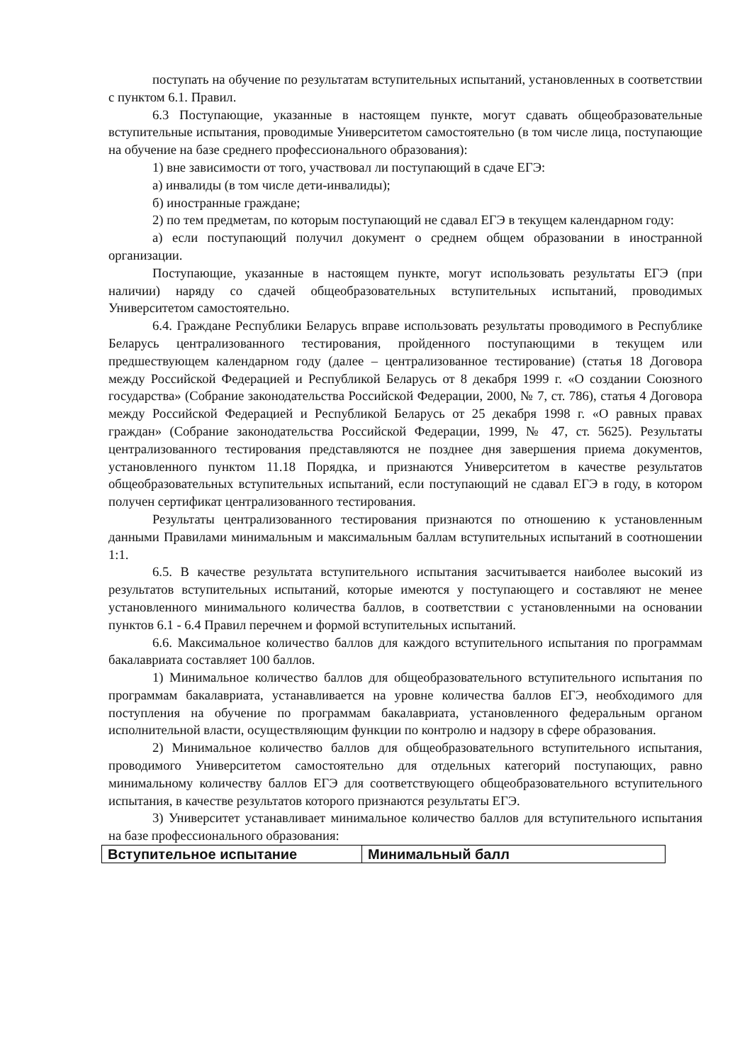поступать на обучение по результатам вступительных испытаний, установленных в соответствии с пунктом 6.1. Правил.
6.3 Поступающие, указанные в настоящем пункте, могут сдавать общеобразовательные вступительные испытания, проводимые Университетом самостоятельно (в том числе лица, поступающие на обучение на базе среднего профессионального образования):
1) вне зависимости от того, участвовал ли поступающий в сдаче ЕГЭ:
а) инвалиды (в том числе дети-инвалиды);
б) иностранные граждане;
2) по тем предметам, по которым поступающий не сдавал ЕГЭ в текущем календарном году:
а) если поступающий получил документ о среднем общем образовании в иностранной организации.
Поступающие, указанные в настоящем пункте, могут использовать результаты ЕГЭ (при наличии) наряду со сдачей общеобразовательных вступительных испытаний, проводимых Университетом самостоятельно.
6.4. Граждане Республики Беларусь вправе использовать результаты проводимого в Республике Беларусь централизованного тестирования, пройденного поступающими в текущем или предшествующем календарном году (далее – централизованное тестирование) (статья 18 Договора между Российской Федерацией и Республикой Беларусь от 8 декабря 1999 г. «О создании Союзного государства» (Собрание законодательства Российской Федерации, 2000, № 7, ст. 786), статья 4 Договора между Российской Федерацией и Республикой Беларусь от 25 декабря 1998 г. «О равных правах граждан» (Собрание законодательства Российской Федерации, 1999, № 47, ст. 5625). Результаты централизованного тестирования представляются не позднее дня завершения приема документов, установленного пунктом 11.18 Порядка, и признаются Университетом в качестве результатов общеобразовательных вступительных испытаний, если поступающий не сдавал ЕГЭ в году, в котором получен сертификат централизованного тестирования.
Результаты централизованного тестирования признаются по отношению к установленным данными Правилами минимальным и максимальным баллам вступительных испытаний в соотношении 1:1.
6.5. В качестве результата вступительного испытания засчитывается наиболее высокий из результатов вступительных испытаний, которые имеются у поступающего и составляют не менее установленного минимального количества баллов, в соответствии с установленными на основании пунктов 6.1 - 6.4 Правил перечнем и формой вступительных испытаний.
6.6. Максимальное количество баллов для каждого вступительного испытания по программам бакалавриата составляет 100 баллов.
1) Минимальное количество баллов для общеобразовательного вступительного испытания по программам бакалавриата, устанавливается на уровне количества баллов ЕГЭ, необходимого для поступления на обучение по программам бакалавриата, установленного федеральным органом исполнительной власти, осуществляющим функции по контролю и надзору в сфере образования.
2) Минимальное количество баллов для общеобразовательного вступительного испытания, проводимого Университетом самостоятельно для отдельных категорий поступающих, равно минимальному количеству баллов ЕГЭ для соответствующего общеобразовательного вступительного испытания, в качестве результатов которого признаются результаты ЕГЭ.
3) Университет устанавливает минимальное количество баллов для вступительного испытания на базе профессионального образования:
| Вступительное испытание | Минимальный балл |